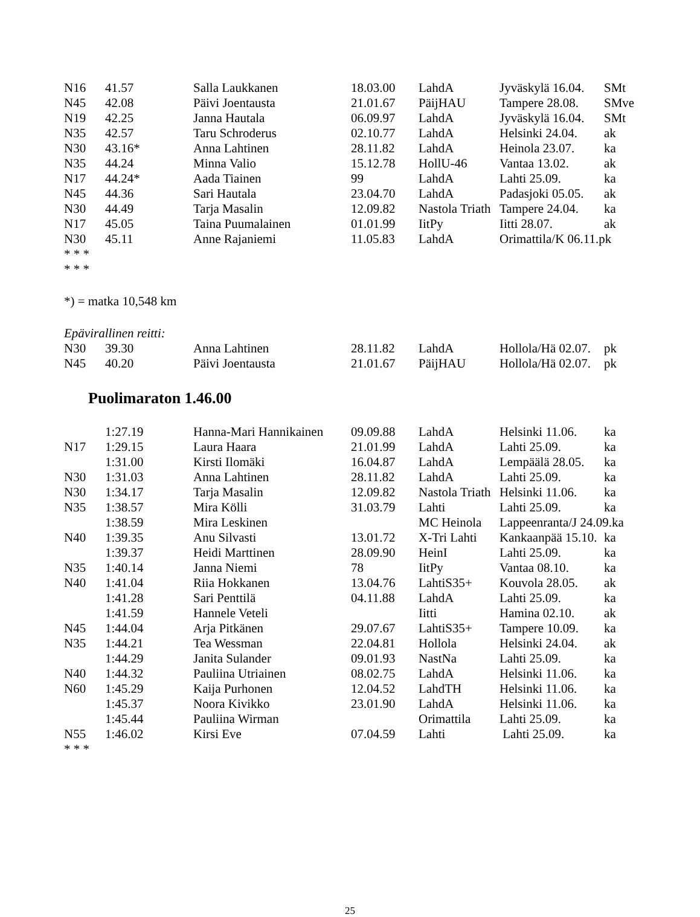| N16 | 41.57 | Salla Laukkanen | 18.03.00 | LahdA | Jyväskylä 16.04. | SMt |
| N45 | 42.08 | Päivi Joentausta | 21.01.67 | PäijHAU | Tampere 28.08. | SMve |
| N19 | 42.25 | Janna Hautala | 06.09.97 | LahdA | Jyväskylä 16.04. | SMt |
| N35 | 42.57 | Taru Schroderus | 02.10.77 | LahdA | Helsinki 24.04. | ak |
| N30 | 43.16* | Anna Lahtinen | 28.11.82 | LahdA | Heinola 23.07. | ka |
| N35 | 44.24 | Minna Valio | 15.12.78 | HollU-46 | Vantaa 13.02. | ak |
| N17 | 44.24* | Aada Tiainen | 99 | LahdA | Lahti 25.09. | ka |
| N45 | 44.36 | Sari Hautala | 23.04.70 | LahdA | Padasjoki 05.05. | ak |
| N30 | 44.49 | Tarja Masalin | 12.09.82 | Nastola Triath | Tampere 24.04. | ka |
| N17 | 45.05 | Taina Puumalainen | 01.01.99 | IitPy | Iitti 28.07. | ak |
| N30 | 45.11 | Anne Rajaniemi | 11.05.83 | LahdA | Orimattila/K 06.11.pk | |
* * *
* * *
*) = matka 10,548 km
Epävirallinen reitti:
| N30 | 39.30 | Anna Lahtinen | 28.11.82 | LahdA | Hollola/Hä 02.07. | pk |
| N45 | 40.20 | Päivi Joentausta | 21.01.67 | PäijHAU | Hollola/Hä 02.07. | pk |
Puolimaraton 1.46.00
| | 1:27.19 | Hanna-Mari Hannikainen | 09.09.88 | LahdA | Helsinki 11.06. | ka |
| N17 | 1:29.15 | Laura Haara | 21.01.99 | LahdA | Lahti 25.09. | ka |
| | 1:31.00 | Kirsti Ilomäki | 16.04.87 | LahdA | Lempäälä 28.05. | ka |
| N30 | 1:31.03 | Anna Lahtinen | 28.11.82 | LahdA | Lahti 25.09. | ka |
| N30 | 1:34.17 | Tarja Masalin | 12.09.82 | Nastola Triath | Helsinki 11.06. | ka |
| N35 | 1:38.57 | Mira Kölli | 31.03.79 | Lahti | Lahti 25.09. | ka |
| | 1:38.59 | Mira Leskinen | | MC Heinola | Lappeenranta/J 24.09.ka | |
| N40 | 1:39.35 | Anu Silvasti | 13.01.72 | X-Tri Lahti | Kankaanpää 15.10. | ka |
| | 1:39.37 | Heidi Marttinen | 28.09.90 | HeinI | Lahti 25.09. | ka |
| N35 | 1:40.14 | Janna Niemi | 78 | IitPy | Vantaa 08.10. | ka |
| N40 | 1:41.04 | Riia Hokkanen | 13.04.76 | LahtiS35+ | Kouvola 28.05. | ak |
| | 1:41.28 | Sari Penttilä | 04.11.88 | LahdA | Lahti 25.09. | ka |
| | 1:41.59 | Hannele Veteli | | Iitti | Hamina 02.10. | ak |
| N45 | 1:44.04 | Arja Pitkänen | 29.07.67 | LahtiS35+ | Tampere 10.09. | ka |
| N35 | 1:44.21 | Tea Wessman | 22.04.81 | Hollola | Helsinki 24.04. | ak |
| | 1:44.29 | Janita Sulander | 09.01.93 | NastNa | Lahti 25.09. | ka |
| N40 | 1:44.32 | Pauliina Utriainen | 08.02.75 | LahdA | Helsinki 11.06. | ka |
| N60 | 1:45.29 | Kaija Purhonen | 12.04.52 | LahdTH | Helsinki 11.06. | ka |
| | 1:45.37 | Noora Kivikko | 23.01.90 | LahdA | Helsinki 11.06. | ka |
| | 1:45.44 | Pauliina Wirman | | Orimattila | Lahti 25.09. | ka |
| N55 | 1:46.02 | Kirsi Eve | 07.04.59 | Lahti | Lahti 25.09. | ka |
* * *
25